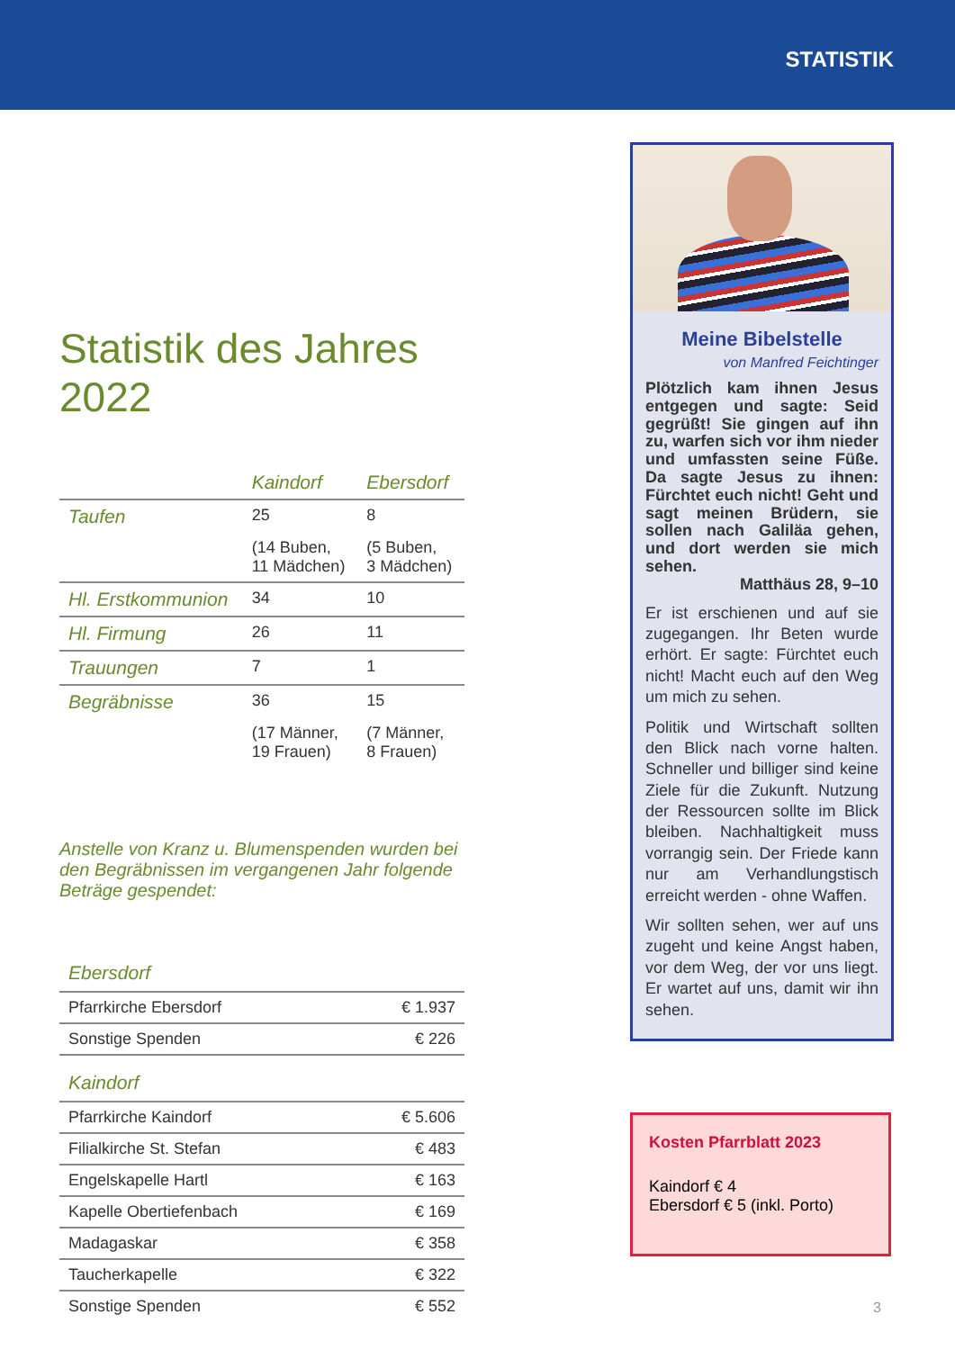STATISTIK
Statistik des Jahres 2022
| | Kaindorf | Ebersdorf |
| --- | --- | --- |
| Taufen | 25 | 8 |
| | (14 Buben, 11 Mädchen) | (5 Buben, 3 Mädchen) |
| Hl. Erstkommunion | 34 | 10 |
| Hl. Firmung | 26 | 11 |
| Trauungen | 7 | 1 |
| Begräbnisse | 36 | 15 |
| | (17 Männer, 19 Frauen) | (7 Männer, 8 Frauen) |
Anstelle von Kranz u. Blumenspenden wurden bei den Begräbnissen im vergangenen Jahr folgende Beträge gespendet:
| Ebersdorf | |
| --- | --- |
| Pfarrkirche Ebersdorf | € 1.937 |
| Sonstige Spenden | € 226 |
| Kaindorf | |
| Pfarrkirche Kaindorf | € 5.606 |
| Filialkirche St. Stefan | € 483 |
| Engelskapelle Hartl | € 163 |
| Kapelle Obertiefenbach | € 169 |
| Madagaskar | € 358 |
| Taucherkapelle | € 322 |
| Sonstige Spenden | € 552 |
Meine Bibelstelle
von Manfred Feichtinger
Plötzlich kam ihnen Jesus entgegen und sagte: Seid gegrüßt! Sie gingen auf ihn zu, warfen sich vor ihm nieder und umfassten seine Füße. Da sagte Jesus zu ihnen: Fürchtet euch nicht! Geht und sagt meinen Brüdern, sie sollen nach Galiläa gehen, und dort werden sie mich sehen.
Matthäus 28, 9–10
Er ist erschienen und auf sie zugegangen. Ihr Beten wurde erhört. Er sagte: Fürchtet euch nicht! Macht euch auf den Weg um mich zu sehen.
Politik und Wirtschaft sollten den Blick nach vorne halten. Schneller und billiger sind keine Ziele für die Zukunft. Nutzung der Ressourcen sollte im Blick bleiben. Nachhaltigkeit muss vorrangig sein. Der Friede kann nur am Verhandlungstisch erreicht werden - ohne Waffen.
Wir sollten sehen, wer auf uns zugeht und keine Angst haben, vor dem Weg, der vor uns liegt. Er wartet auf uns, damit wir ihn sehen.
Kosten Pfarrblatt 2023
Kaindorf € 4
Ebersdorf € 5 (inkl. Porto)
3